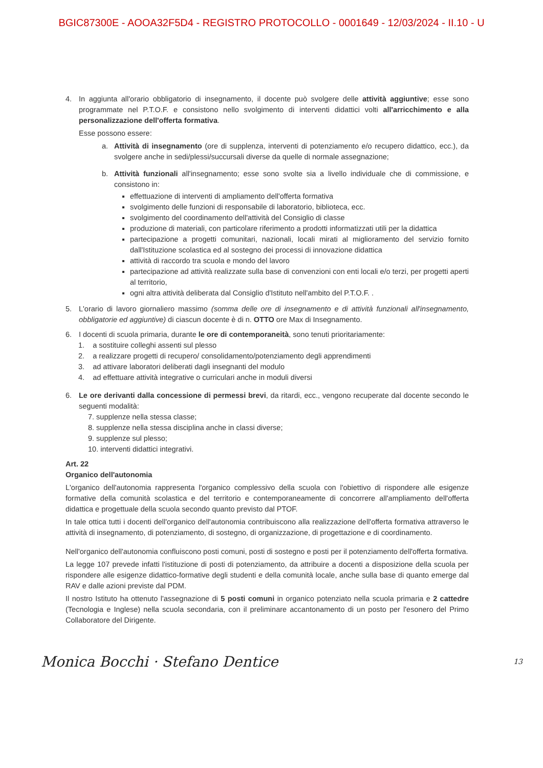BGIC87300E - AOOA32F5D4 - REGISTRO PROTOCOLLO - 0001649 - 12/03/2024 - II.10 - U
4. In aggiunta all'orario obbligatorio di insegnamento, il docente può svolgere delle attività aggiuntive; esse sono programmate nel P.T.O.F. e consistono nello svolgimento di interventi didattici volti all'arricchimento e alla personalizzazione dell'offerta formativa.
Esse possono essere:
a. Attività di insegnamento (ore di supplenza, interventi di potenziamento e/o recupero didattico, ecc.), da svolgere anche in sedi/plessi/succursali diverse da quelle di normale assegnazione;
b. Attività funzionali all'insegnamento; esse sono svolte sia a livello individuale che di commissione, e consistono in:
effettuazione di interventi di ampliamento dell'offerta formativa
svolgimento delle funzioni di responsabile di laboratorio, biblioteca, ecc.
svolgimento del coordinamento dell'attività del Consiglio di classe
produzione di materiali, con particolare riferimento a prodotti informatizzati utili per la didattica
partecipazione a progetti comunitari, nazionali, locali mirati al miglioramento del servizio fornito dall'Istituzione scolastica ed al sostegno dei processi di innovazione didattica
attività di raccordo tra scuola e mondo del lavoro
partecipazione ad attività realizzate sulla base di convenzioni con enti locali e/o terzi, per progetti aperti al territorio,
ogni altra attività deliberata dal Consiglio d'Istituto nell'ambito del P.T.O.F. .
5. L'orario di lavoro giornaliero massimo (somma delle ore di insegnamento e di attività funzionali all'insegnamento, obbligatorie ed aggiuntive) di ciascun docente è di n. OTTO ore Max di Insegnamento.
6. I docenti di scuola primaria, durante le ore di contemporaneità, sono tenuti prioritariamente:
1. a sostituire colleghi assenti sul plesso
2. a realizzare progetti di recupero/ consolidamento/potenziamento degli apprendimenti
3. ad attivare laboratori deliberati dagli insegnanti del modulo
4. ad effettuare attività integrative o curriculari anche in moduli diversi
6. Le ore derivanti dalla concessione di permessi brevi, da ritardi, ecc., vengono recuperate dal docente secondo le seguenti modalità:
7. supplenze nella stessa classe;
8. supplenze nella stessa disciplina anche in classi diverse;
9. supplenze sul plesso;
10. interventi didattici integrativi.
Art. 22
Organico dell'autonomia
L'organico dell'autonomia rappresenta l'organico complessivo della scuola con l'obiettivo di rispondere alle esigenze formative della comunità scolastica e del territorio e contemporaneamente di concorrere all'ampliamento dell'offerta didattica e progettuale della scuola secondo quanto previsto dal PTOF.
In tale ottica tutti i docenti dell'organico dell'autonomia contribuiscono alla realizzazione dell'offerta formativa attraverso le attività di insegnamento, di potenziamento, di sostegno, di organizzazione, di progettazione e di coordinamento.
Nell'organico dell'autonomia confluiscono posti comuni, posti di sostegno e posti per il potenziamento dell'offerta formativa.
La legge 107 prevede infatti l'istituzione di posti di potenziamento, da attribuire a docenti a disposizione della scuola per rispondere alle esigenze didattico-formative degli studenti e della comunità locale, anche sulla base di quanto emerge dal RAV e dalle azioni previste dal PDM.
Il nostro Istituto ha ottenuto l'assegnazione di 5 posti comuni in organico potenziato nella scuola primaria e 2 cattedre (Tecnologia e Inglese) nella scuola secondaria, con il preliminare accantonamento di un posto per l'esonero del Primo Collaboratore del Dirigente.
Monica Bocchi · Stefano Dentice 13